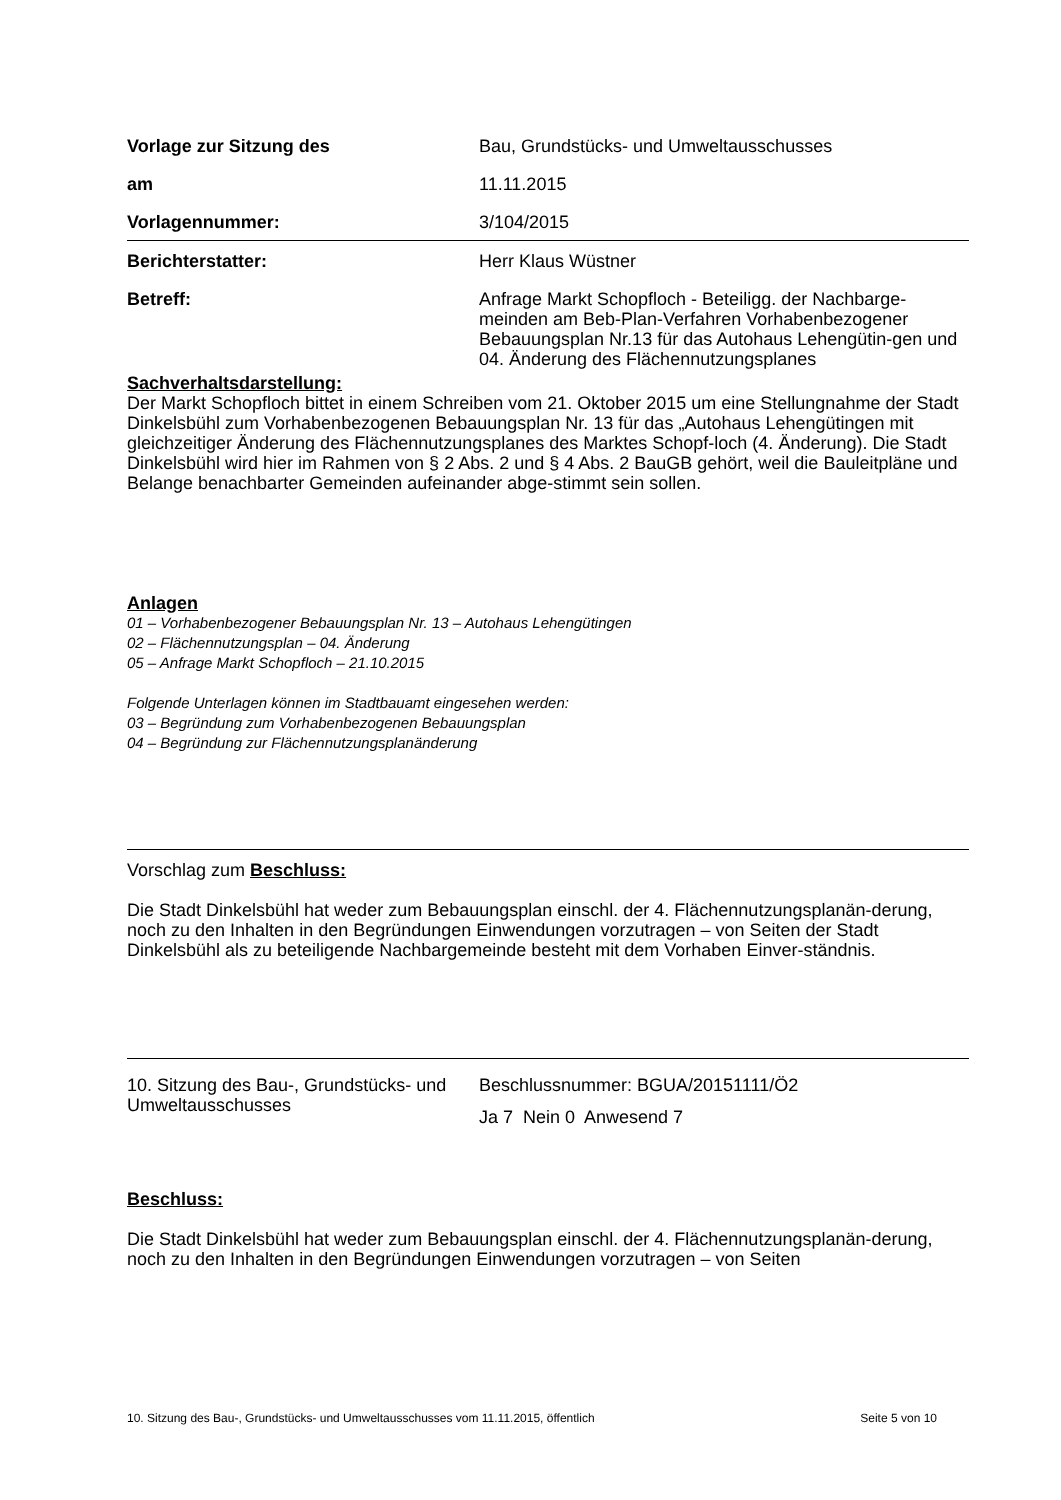Vorlage zur Sitzung des Bau, Grundstücks- und Umweltausschusses
am 11.11.2015
Vorlagennummer: 3/104/2015
Berichterstatter: Herr Klaus Wüstner
Betreff: Anfrage Markt Schopfloch - Beteiligg. der Nachbarge-meinden am Beb-Plan-Verfahren Vorhabenbezogener Bebauungsplan Nr.13 für das Autohaus Lehengütin-gen und 04. Änderung des Flächennutzungsplanes
Sachverhaltsdarstellung:
Der Markt Schopfloch bittet in einem Schreiben vom 21. Oktober 2015 um eine Stellungnahme der Stadt Dinkelsbühl zum Vorhabenbezogenen Bebauungsplan Nr. 13 für das „Autohaus Lehengütingen mit gleichzeitiger Änderung des Flächennutzungsplanes des Marktes Schopf-loch (4. Änderung). Die Stadt Dinkelsbühl wird hier im Rahmen von § 2 Abs. 2 und § 4 Abs. 2 BauGB gehört, weil die Bauleitpläne und Belange benachbarter Gemeinden aufeinander abge-stimmt sein sollen.
Anlagen
01 – Vorhabenbezogener Bebauungsplan Nr. 13 – Autohaus Lehengütingen
02 – Flächennutzungsplan – 04. Änderung
05 – Anfrage Markt Schopfloch – 21.10.2015
Folgende Unterlagen können im Stadtbauamt eingesehen werden:
03 – Begründung zum Vorhabenbezogenen Bebauungsplan
04 – Begründung zur Flächennutzungsplanänderung
Vorschlag zum Beschluss:
Die Stadt Dinkelsbühl hat weder zum Bebauungsplan einschl. der 4. Flächennutzungsplanän-derung, noch zu den Inhalten in den Begründungen Einwendungen vorzutragen – von Seiten der Stadt Dinkelsbühl als zu beteiligende Nachbargemeinde besteht mit dem Vorhaben Einver-ständnis.
10. Sitzung des Bau-, Grundstücks- und Umweltausschusses
Beschlussnummer: BGUA/20151111/Ö2
Ja 7 Nein 0 Anwesend 7
Beschluss:
Die Stadt Dinkelsbühl hat weder zum Bebauungsplan einschl. der 4. Flächennutzungsplanän-derung, noch zu den Inhalten in den Begründungen Einwendungen vorzutragen – von Seiten
10. Sitzung des Bau-, Grundstücks- und Umweltausschusses vom 11.11.2015, öffentlich Seite 5 von 10